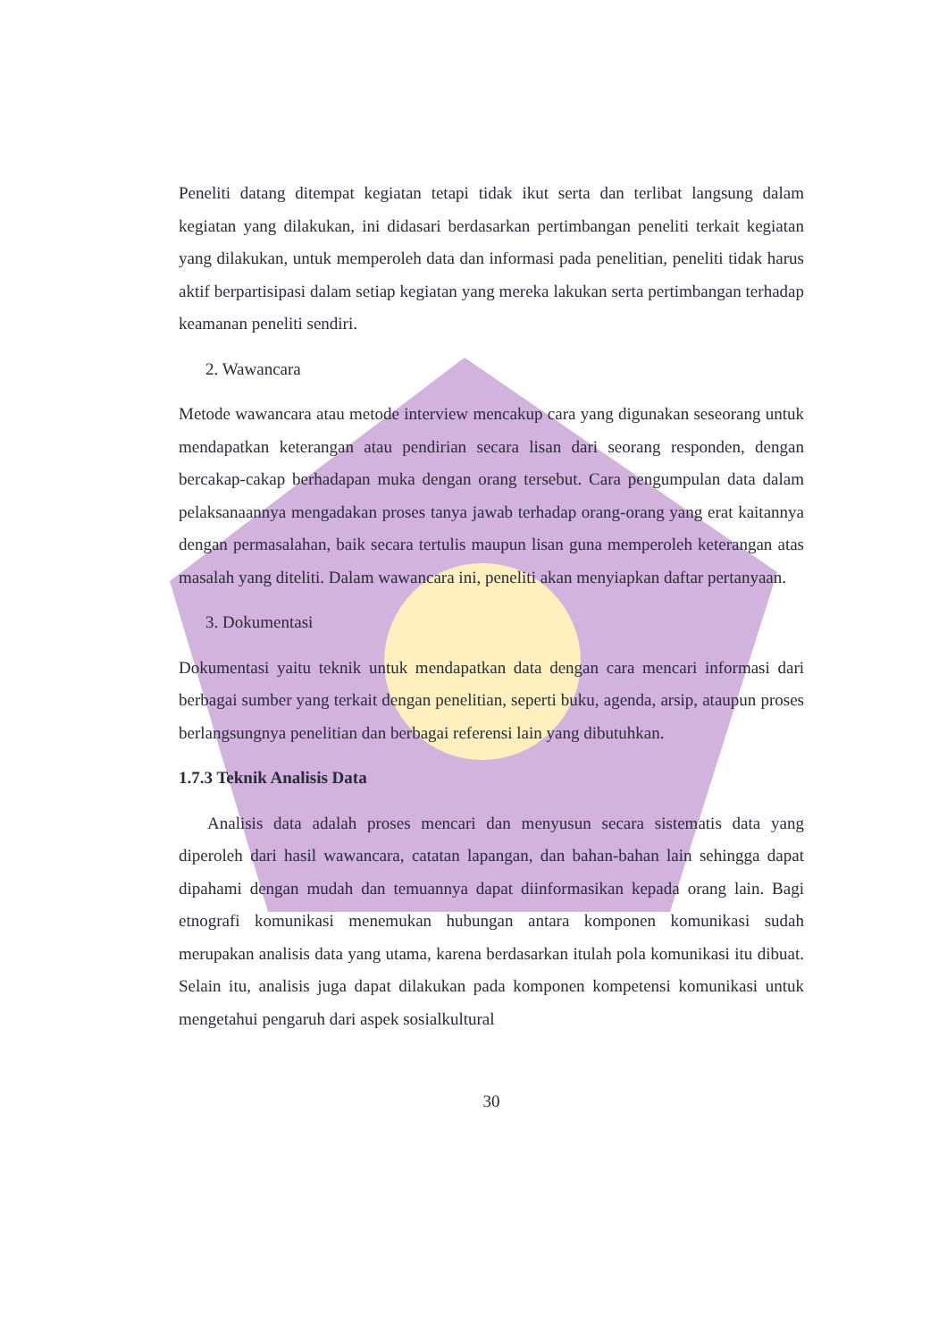Peneliti datang ditempat kegiatan tetapi tidak ikut serta dan terlibat langsung dalam kegiatan yang dilakukan, ini didasari berdasarkan pertimbangan peneliti terkait kegiatan yang dilakukan, untuk memperoleh data dan informasi pada penelitian, peneliti tidak harus aktif berpartisipasi dalam setiap kegiatan yang mereka lakukan serta pertimbangan terhadap keamanan peneliti sendiri.
2. Wawancara
Metode wawancara atau metode interview mencakup cara yang digunakan seseorang untuk mendapatkan keterangan atau pendirian secara lisan dari seorang responden, dengan bercakap-cakap berhadapan muka dengan orang tersebut. Cara pengumpulan data dalam pelaksanaannya mengadakan proses tanya jawab terhadap orang-orang yang erat kaitannya dengan permasalahan, baik secara tertulis maupun lisan guna memperoleh keterangan atas masalah yang diteliti. Dalam wawancara ini, peneliti akan menyiapkan daftar pertanyaan.
3. Dokumentasi
Dokumentasi yaitu teknik untuk mendapatkan data dengan cara mencari informasi dari berbagai sumber yang terkait dengan penelitian, seperti buku, agenda, arsip, ataupun proses berlangsungnya penelitian dan berbagai referensi lain yang dibutuhkan.
1.7.3 Teknik Analisis Data
Analisis data adalah proses mencari dan menyusun secara sistematis data yang diperoleh dari hasil wawancara, catatan lapangan, dan bahan-bahan lain sehingga dapat dipahami dengan mudah dan temuannya dapat diinformasikan kepada orang lain. Bagi etnografi komunikasi menemukan hubungan antara komponen komunikasi sudah merupakan analisis data yang utama, karena berdasarkan itulah pola komunikasi itu dibuat. Selain itu, analisis juga dapat dilakukan pada komponen kompetensi komunikasi untuk mengetahui pengaruh dari aspek sosialkultural
30